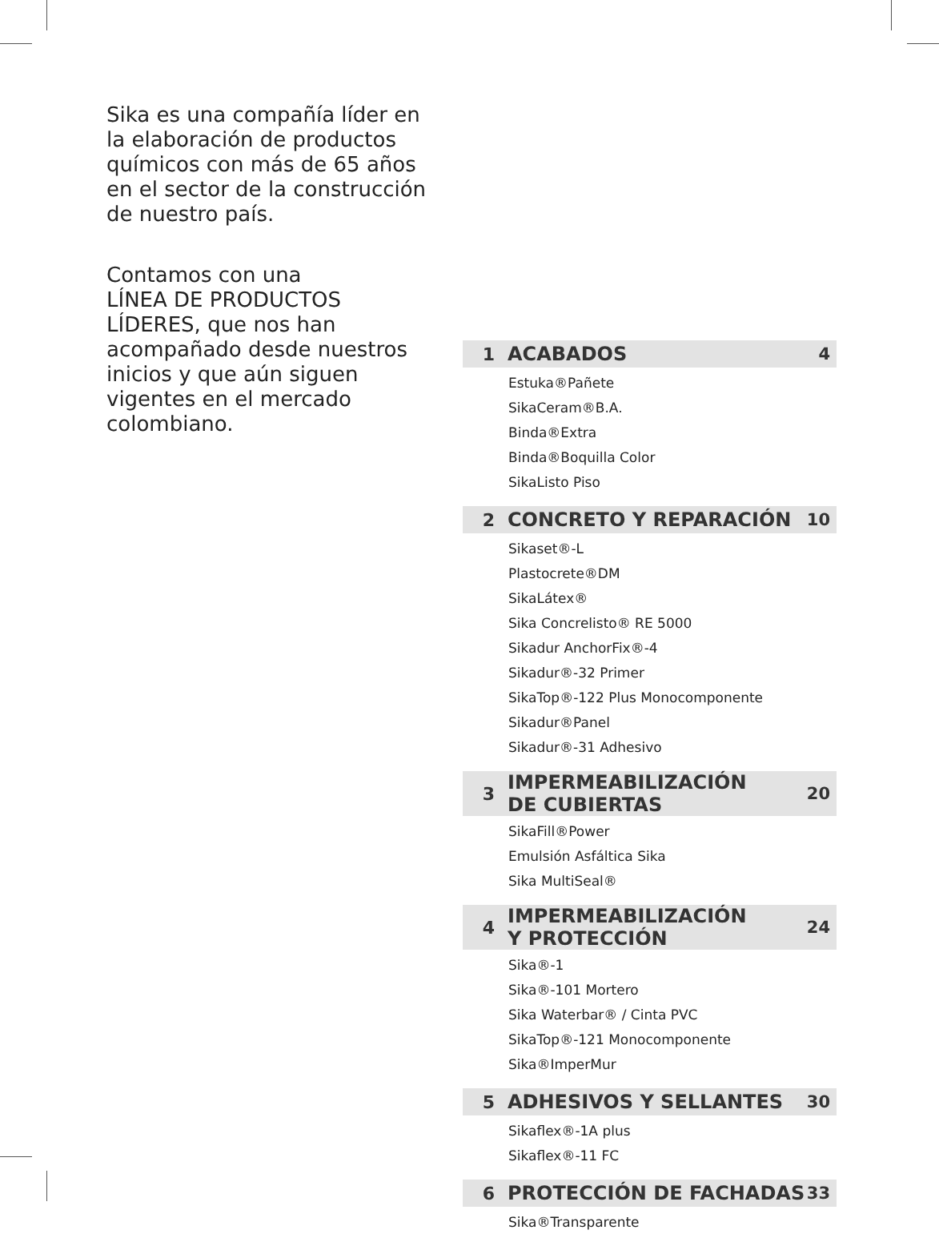Sika es una compañía líder en la elaboración de productos químicos con más de 65 años en el sector de la construcción de nuestro país.
Contamos con una
LÍNEA DE PRODUCTOS LÍDERES, que nos han acompañado desde nuestros inicios y que aún siguen vigentes en el mercado colombiano.
1 ACABADOS 4
Estuka®Pañete
SikaCeram®B.A.
Binda®Extra
Binda®Boquilla Color
SikaListo Piso
2 CONCRETO Y REPARACIÓN 10
Sikaset®-L
Plastocrete®DM
SikaLátex®
Sika Concrelisto® RE 5000
Sikadur AnchorFix®-4
Sikadur®-32 Primer
SikaTop®-122 Plus Monocomponente
Sikadur®Panel
Sikadur®-31 Adhesivo
3 IMPERMEABILIZACIÓN
DE CUBIERTAS 20
SikaFill®Power
Emulsión Asfáltica Sika
Sika MultiSeal®
4 IMPERMEABILIZACIÓN
Y PROTECCIÓN 24
Sika®-1
Sika®-101 Mortero
Sika Waterbar® / Cinta PVC
SikaTop®-121 Monocomponente
Sika®ImperMur
5 ADHESIVOS Y SELLANTES 30
Sikaflex®-1A plus
Sikaflex®-11 FC
6 PROTECCIÓN DE FACHADAS 33
Sika®Transparente